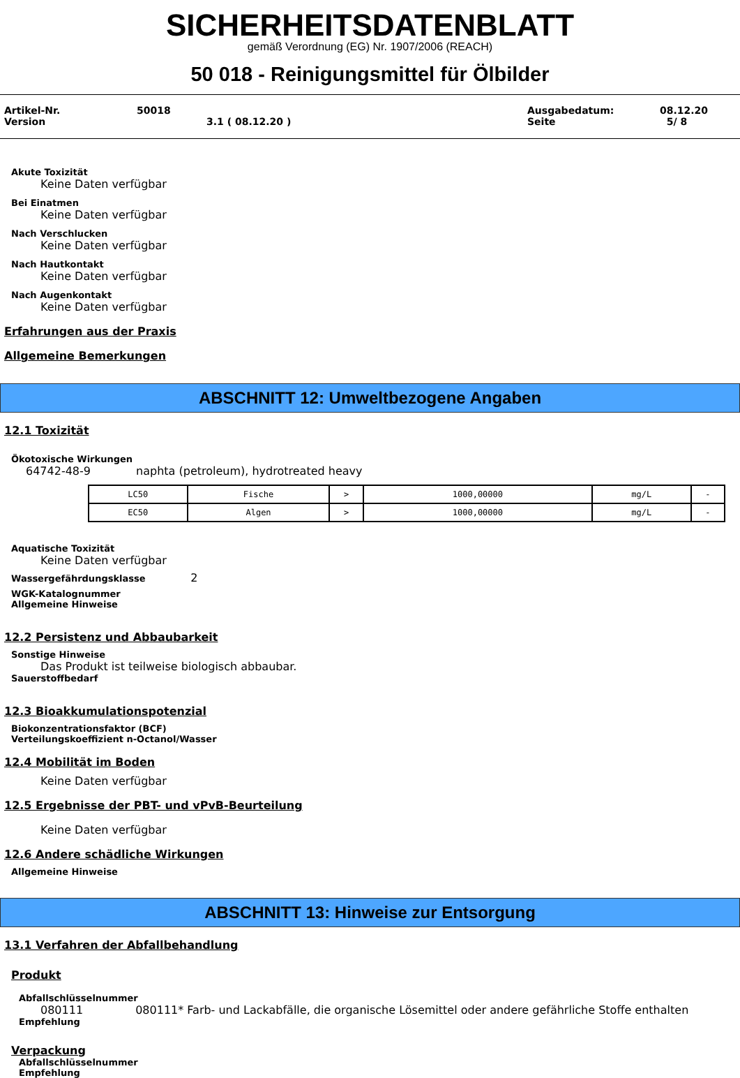SICHERHEITSDATENBLATT
gemäß Verordnung (EG) Nr. 1907/2006 (REACH)
50 018 - Reinigungsmittel für Ölbilder
Artikel-Nr.
Version
50018
3.1 ( 08.12.20 )
Ausgabedatum:
Seite
08.12.20
5/ 8
Akute Toxizität
Keine Daten verfügbar
Bei Einatmen
Keine Daten verfügbar
Nach Verschlucken
Keine Daten verfügbar
Nach Hautkontakt
Keine Daten verfügbar
Nach Augenkontakt
Keine Daten verfügbar
Erfahrungen aus der Praxis
Allgemeine Bemerkungen
ABSCHNITT 12: Umweltbezogene Angaben
12.1 Toxizität
Ökotoxische Wirkungen
64742-48-9 naphta (petroleum), hydrotreated heavy
| LC50 | Fische | > | 1000,00000 | mg/L | - |
| EC50 | Algen | > | 1000,00000 | mg/L | - |
Aquatische Toxizität
Keine Daten verfügbar
Wassergefährdungsklasse 2
WGK-Katalognummer
Allgemeine Hinweise
12.2 Persistenz und Abbaubarkeit
Sonstige Hinweise
Das Produkt ist teilweise biologisch abbaubar.
Sauerstoffbedarf
12.3 Bioakkumulationspotenzial
Biokonzentrationsfaktor (BCF)
Verteilungskoeffizient n-Octanol/Wasser
12.4 Mobilität im Boden
Keine Daten verfügbar
12.5 Ergebnisse der PBT- und vPvB-Beurteilung
Keine Daten verfügbar
12.6 Andere schädliche Wirkungen
Allgemeine Hinweise
ABSCHNITT 13: Hinweise zur Entsorgung
13.1 Verfahren der Abfallbehandlung
Produkt
Abfallschlüsselnummer
080111 080111* Farb- und Lackabfälle, die organische Lösemittel oder andere gefährliche Stoffe enthalten
Empfehlung
Verpackung
Abfallschlüsselnummer
Empfehlung